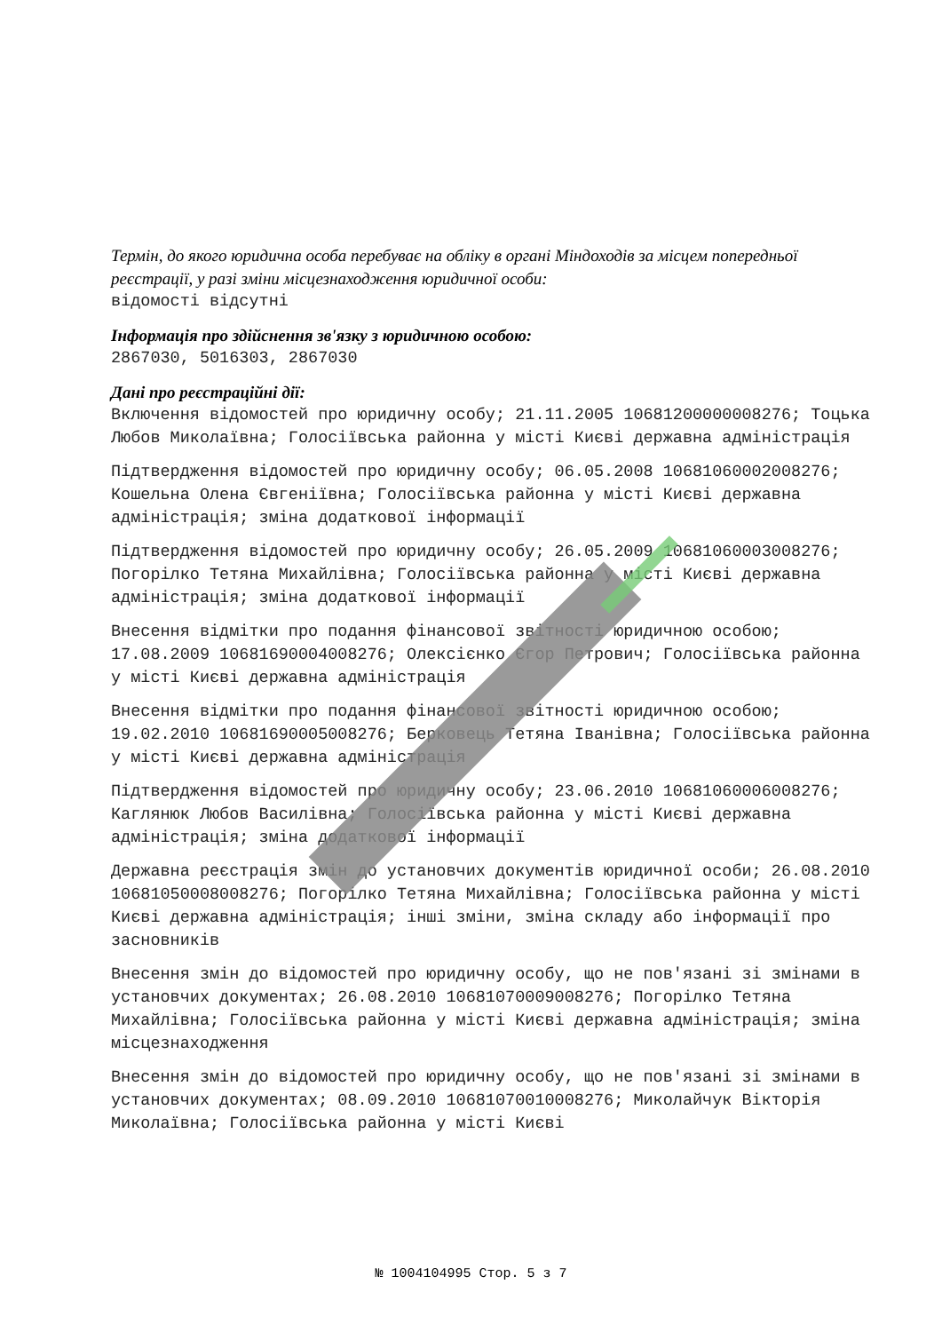Термін, до якого юридична особа перебуває на обліку в органі Міндоходів за місцем попередньої реєстрації, у разі зміни місцезнаходження юридичної особи:
відомості відсутні
Інформація про здійснення зв'язку з юридичною особою:
2867030, 5016303, 2867030
Дані про реєстраційні дії:
Включення відомостей про юридичну особу; 21.11.2005 10681200000008276; Тоцька Любов Миколаївна; Голосіївська районна у місті Києві державна адміністрація
Підтвердження відомостей про юридичну особу; 06.05.2008 10681060002008276; Кошельна Олена Євгеніївна; Голосіївська районна у місті Києві державна адміністрація; зміна додаткової інформації
Підтвердження відомостей про юридичну особу; 26.05.2009 10681060003008276; Погорілко Тетяна Михайлівна; Голосіївська районна у місті Києві державна адміністрація; зміна додаткової інформації
Внесення відмітки про подання фінансової звітності юридичною особою; 17.08.2009 10681690004008276; Олексієнко Єгор Петрович; Голосіївська районна у місті Києві державна адміністрація
Внесення відмітки про подання фінансової звітності юридичною особою; 19.02.2010 10681690005008276; Берковець Тетяна Іванівна; Голосіївська районна у місті Києві державна адміністрація
Підтвердження відомостей про юридичну особу; 23.06.2010 10681060006008276; Каглянюк Любов Василівна; Голосіївська районна у місті Києві державна адміністрація; зміна додаткової інформації
Державна реєстрація змін до установчих документів юридичної особи; 26.08.2010 10681050008008276; Погорілко Тетяна Михайлівна; Голосіївська районна у місті Києві державна адміністрація; інші зміни, зміна складу або інформації про засновників
Внесення змін до відомостей про юридичну особу, що не пов'язані зі змінами в установчих документах; 26.08.2010 10681070009008276; Погорілко Тетяна Михайлівна; Голосіївська районна у місті Києві державна адміністрація; зміна місцезнаходження
Внесення змін до відомостей про юридичну особу, що не пов'язані зі змінами в установчих документах; 08.09.2010 10681070010008276; Миколайчук Вікторія Миколаївна; Голосіївська районна у місті Києві
№ 1004104995 Стор. 5 з 7